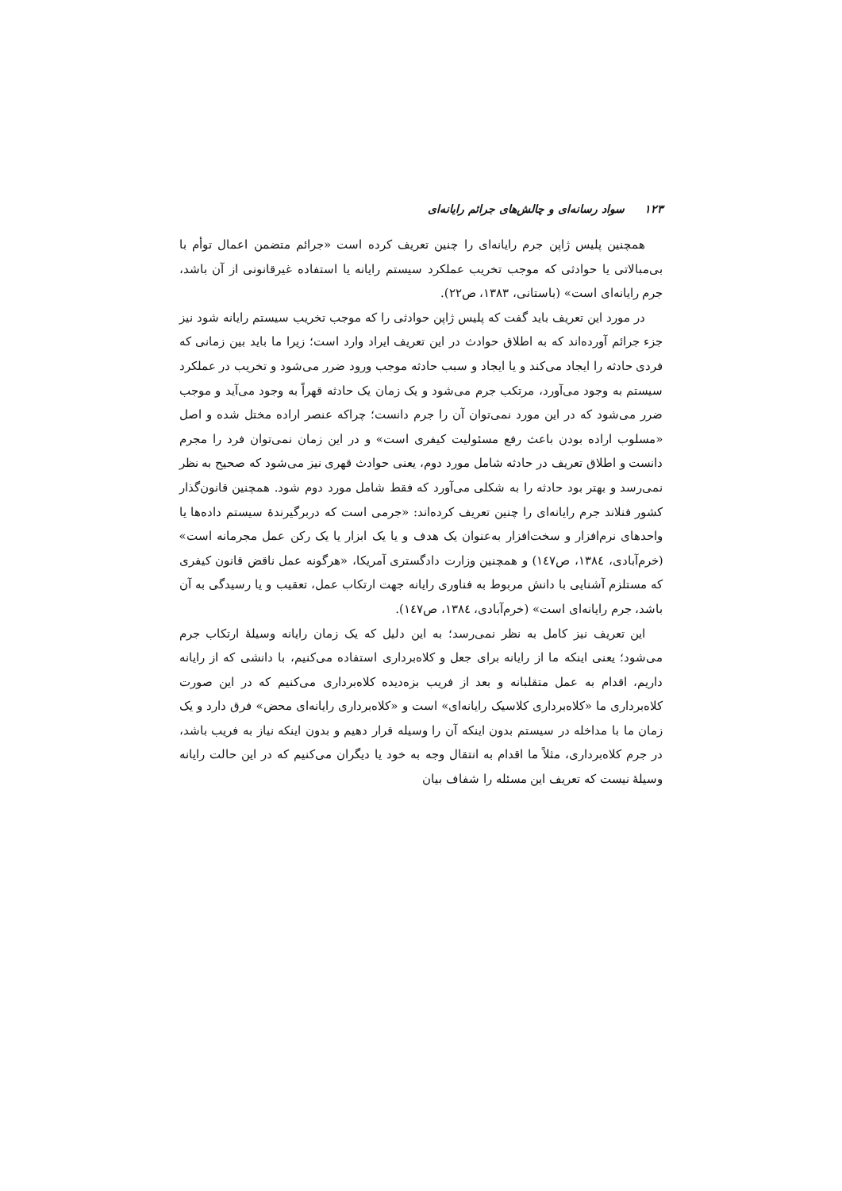۱۲۳ سواد رسانه‌ای و چالش‌های جرائم رایانه‌ای
همچنین پلیس ژاپن جرم رایانه‌ای را چنین تعریف کرده است «جرائم متضمن اعمال توأم با بی‌مبالاتی یا حوادثی که موجب تخریب عملکرد سیستم رایانه یا استفاده غیرقانونی از آن باشد، جرم رایانه‌ای است» (باستانی، ۱۳۸۳، ص۲۲).
در مورد این تعریف باید گفت که پلیس ژاپن حوادثی را که موجب تخریب سیستم رایانه شود نیز جزء جرائم آورده‌اند که به اطلاق حوادث در این تعریف ایراد وارد است؛ زیرا ما باید بین زمانی که فردی حادثه را ایجاد می‌کند و یا ایجاد و سبب حادثه موجب ورود ضرر می‌شود و تخریب در عملکرد سیستم به وجود می‌آورد، مرتکب جرم می‌شود و یک زمان یک حادثه قهراً به وجود می‌آید و موجب ضرر می‌شود که در این مورد نمی‌توان آن را جرم دانست؛ چراکه عنصر اراده مختل شده و اصل «مسلوب اراده بودن باعث رفع مسئولیت کیفری است» و در این زمان نمی‌توان فرد را مجرم دانست و اطلاق تعریف در حادثه شامل مورد دوم، یعنی حوادث قهری نیز می‌شود که صحیح به نظر نمی‌رسد و بهتر بود حادثه را به شکلی می‌آورد که فقط شامل مورد دوم شود. همچنین قانون‌گذار کشور فنلاند جرم رایانه‌ای را چنین تعریف کرده‌اند: «جرمی است که دربرگیرندهٔ سیستم داده‌ها یا واحدهای نرم‌افزار و سخت‌افزار به‌عنوان یک هدف و یا یک ابزار یا یک رکن عمل مجرمانه است» (خرم‌آبادی، ۱۳۸٤، ص١٤٧) و همچنین وزارت دادگستری آمریکا، «هرگونه عمل ناقض قانون کیفری که مستلزم آشنایی با دانش مربوط به فناوری رایانه جهت ارتکاب عمل، تعقیب و یا رسیدگی به آن باشد، جرم رایانه‌ای است» (خرم‌آبادی، ۱۳۸٤، ص١٤٧).
این تعریف نیز کامل به نظر نمی‌رسد؛ به این دلیل که یک زمان رایانه وسیلهٔ ارتکاب جرم می‌شود؛ یعنی اینکه ما از رایانه برای جعل و کلاه‌برداری استفاده می‌کنیم، با دانشی که از رایانه داریم، اقدام به عمل متقلبانه و بعد از فریب بزه‌دیده کلاه‌برداری می‌کنیم که در این صورت کلاه‌برداری ما «کلاه‌برداری کلاسیک رایانه‌ای» است و «کلاه‌برداری رایانه‌ای محض» فرق دارد و یک زمان ما با مداخله در سیستم بدون اینکه آن را وسیله قرار دهیم و بدون اینکه نیاز به فریب باشد، در جرم کلاه‌برداری، مثلاً ما اقدام به انتقال وجه به خود یا دیگران می‌کنیم که در این حالت رایانه وسیلهٔ نیست که تعریف این مسئله را شفاف بیان